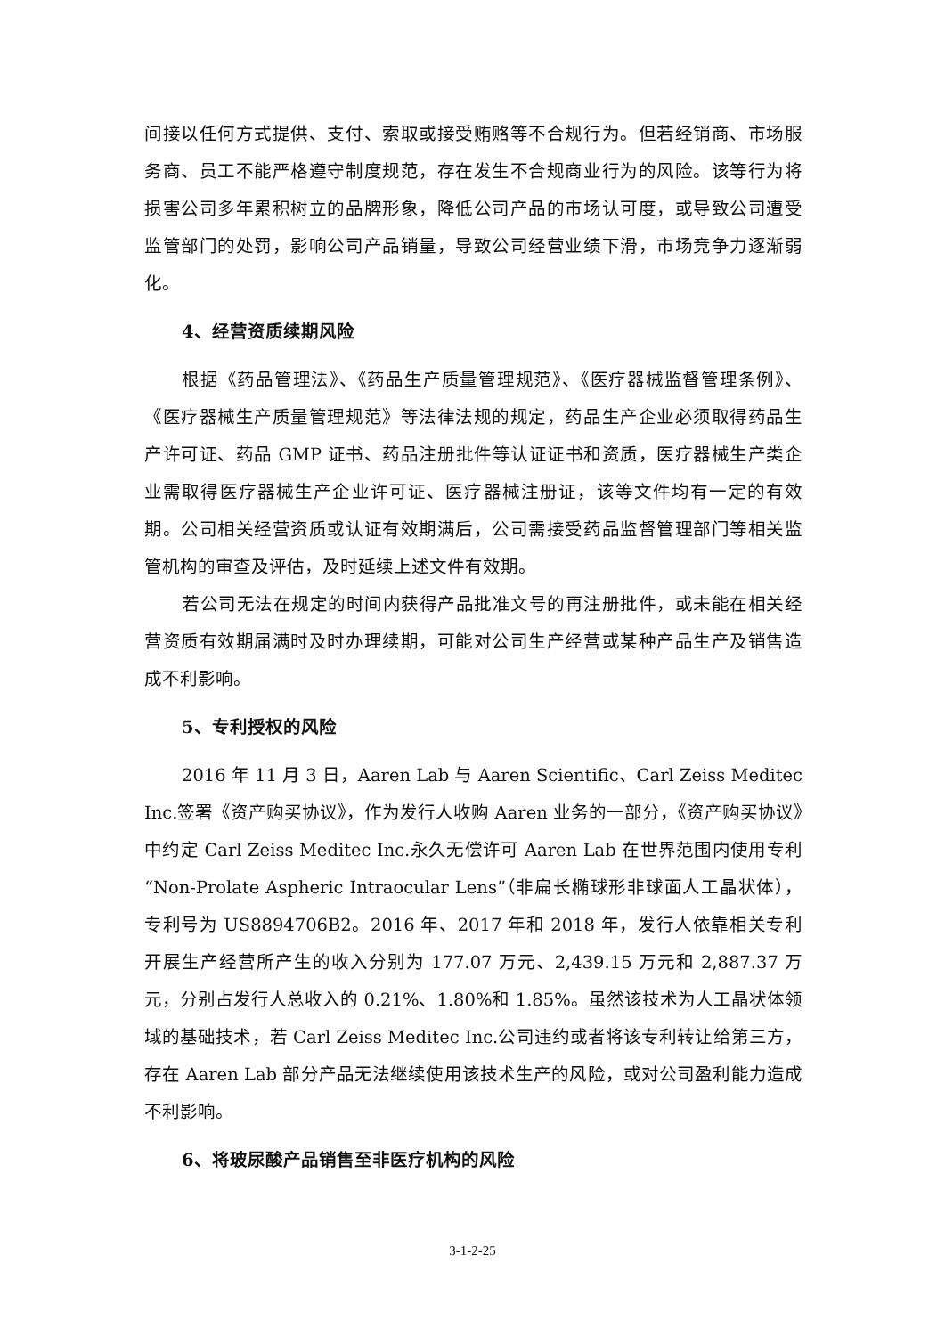间接以任何方式提供、支付、索取或接受贿赂等不合规行为。但若经销商、市场服务商、员工不能严格遵守制度规范，存在发生不合规商业行为的风险。该等行为将损害公司多年累积树立的品牌形象，降低公司产品的市场认可度，或导致公司遭受监管部门的处罚，影响公司产品销量，导致公司经营业绩下滑，市场竞争力逐渐弱化。
4、经营资质续期风险
根据《药品管理法》、《药品生产质量管理规范》、《医疗器械监督管理条例》、《医疗器械生产质量管理规范》等法律法规的规定，药品生产企业必须取得药品生产许可证、药品 GMP 证书、药品注册批件等认证证书和资质，医疗器械生产类企业需取得医疗器械生产企业许可证、医疗器械注册证，该等文件均有一定的有效期。公司相关经营资质或认证有效期满后，公司需接受药品监督管理部门等相关监管机构的审查及评估，及时延续上述文件有效期。
若公司无法在规定的时间内获得产品批准文号的再注册批件，或未能在相关经营资质有效期届满时及时办理续期，可能对公司生产经营或某种产品生产及销售造成不利影响。
5、专利授权的风险
2016 年 11 月 3 日，Aaren Lab 与 Aaren Scientific、Carl Zeiss Meditec Inc.签署《资产购买协议》，作为发行人收购 Aaren 业务的一部分，《资产购买协议》中约定 Carl Zeiss Meditec Inc.永久无偿许可 Aaren Lab 在世界范围内使用专利“Non-Prolate Aspheric Intraocular Lens”（非扁长椭球形非球面人工晶状体），专利号为 US8894706B2。2016 年、2017 年和 2018 年，发行人依靠相关专利开展生产经营所产生的收入分别为 177.07 万元、2,439.15 万元和 2,887.37 万元，分别占发行人总收入的 0.21%、1.80%和 1.85%。虽然该技术为人工晶状体领域的基础技术，若 Carl Zeiss Meditec Inc.公司违约或者将该专利转让给第三方，存在 Aaren Lab 部分产品无法继续使用该技术生产的风险，或对公司盈利能力造成不利影响。
6、将玻尿酸产品销售至非医疗机构的风险
3-1-2-25